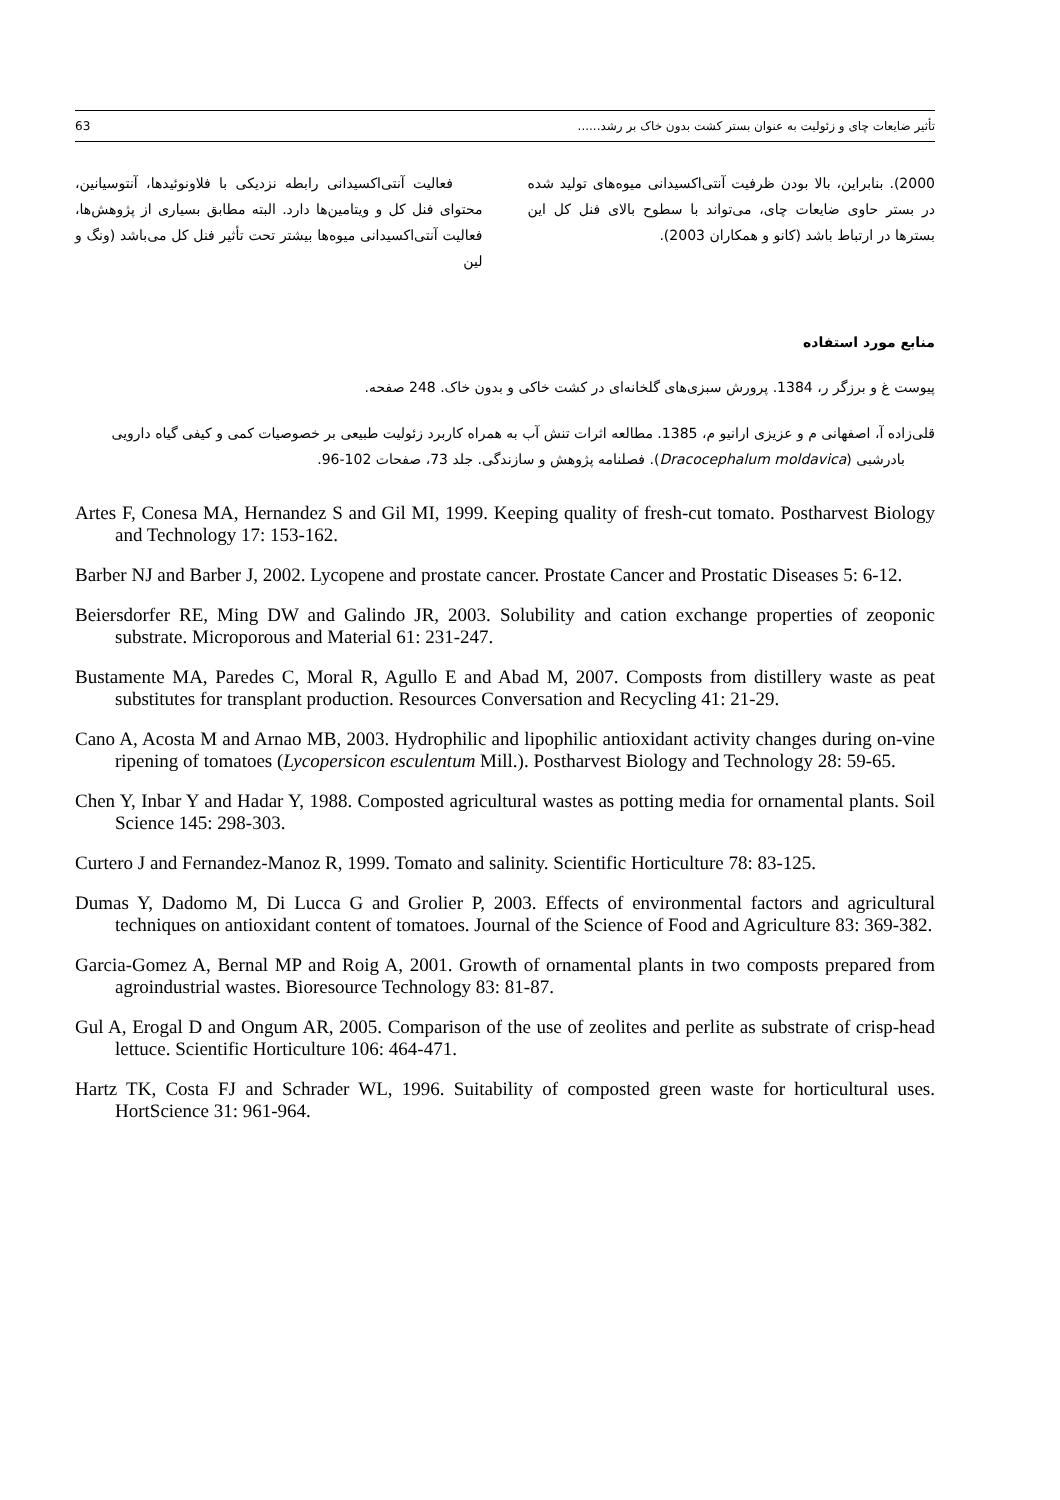63 تأثیر ضایعات چای و زئولیت به عنوان بستر کشت بدون خاک بر رشد......
فعالیت آنتی‌اکسیدانی رابطه نزدیکی با فلاونوئیدها، آنتوسیانین، محتوای فنل کل و ویتامین‌ها دارد. البته مطابق بسیاری از پژوهش‌ها، فعالیت آنتی‌اکسیدانی میوه‌ها بیشتر تحت تأثیر فنل کل می‌باشد (ونگ و لین
2000). بنابراین، بالا بودن ظرفیت آنتی‌اکسیدانی میوه‌های تولید شده در بستر حاوی ضایعات چای، می‌تواند با سطوح بالای فنل کل این بسترها در ارتباط باشد (کانو و همکاران 2003).
منابع مورد استفاده
پیوست غ و برزگر ر، 1384. پرورش سبزی‌های گلخانه‌ای در کشت خاکی و بدون خاک. 248 صفحه.
قلی‌زاده آ، اصفهانی م و عزیزی ارانیو م، 1385. مطالعه اثرات تنش آب به همراه کاربرد زئولیت طبیعی بر خصوصیات کمی و کیفی گیاه دارویی بادرشبی (Dracocephalum moldavica). فصلنامه پژوهش و سازندگی. جلد 73، صفحات 102-96.
Artes F, Conesa MA, Hernandez S and Gil MI, 1999. Keeping quality of fresh-cut tomato. Postharvest Biology and Technology 17: 153-162.
Barber NJ and Barber J, 2002. Lycopene and prostate cancer. Prostate Cancer and Prostatic Diseases 5: 6-12.
Beiersdorfer RE, Ming DW and Galindo JR, 2003. Solubility and cation exchange properties of zeoponic substrate. Microporous and Material 61: 231-247.
Bustamente MA, Paredes C, Moral R, Agullo E and Abad M, 2007. Composts from distillery waste as peat substitutes for transplant production. Resources Conversation and Recycling 41: 21-29.
Cano A, Acosta M and Arnao MB, 2003. Hydrophilic and lipophilic antioxidant activity changes during on-vine ripening of tomatoes (Lycopersicon esculentum Mill.). Postharvest Biology and Technology 28: 59-65.
Chen Y, Inbar Y and Hadar Y, 1988. Composted agricultural wastes as potting media for ornamental plants. Soil Science 145: 298-303.
Curtero J and Fernandez-Manoz R, 1999. Tomato and salinity. Scientific Horticulture 78: 83-125.
Dumas Y, Dadomo M, Di Lucca G and Grolier P, 2003. Effects of environmental factors and agricultural techniques on antioxidant content of tomatoes. Journal of the Science of Food and Agriculture 83: 369-382.
Garcia-Gomez A, Bernal MP and Roig A, 2001. Growth of ornamental plants in two composts prepared from agroindustrial wastes. Bioresource Technology 83: 81-87.
Gul A, Erogal D and Ongum AR, 2005. Comparison of the use of zeolites and perlite as substrate of crisp-head lettuce. Scientific Horticulture 106: 464-471.
Hartz TK, Costa FJ and Schrader WL, 1996. Suitability of composted green waste for horticultural uses. HortScience 31: 961-964.